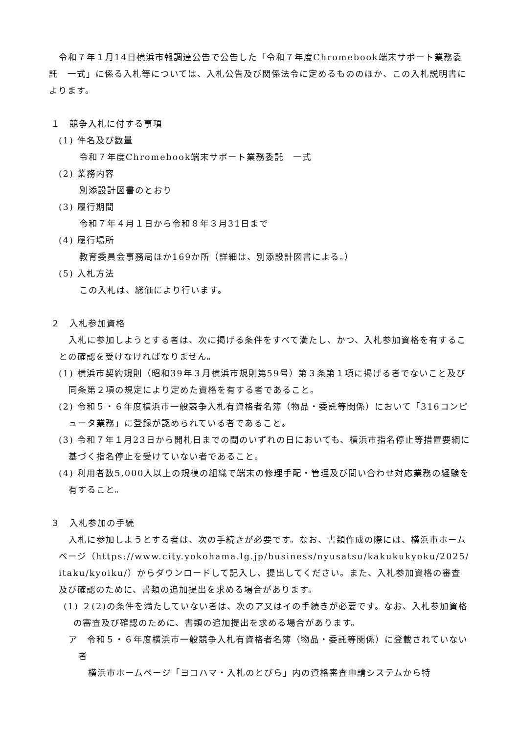令和７年１月14日横浜市報調達公告で公告した「令和７年度Chromebook端末サポート業務委託　一式」に係る入札等については、入札公告及び関係法令に定めるもののほか、この入札説明書によります。
１　競争入札に付する事項
(1) 件名及び数量
令和７年度Chromebook端末サポート業務委託　一式
(2) 業務内容
別添設計図書のとおり
(3) 履行期間
令和７年４月１日から令和８年３月31日まで
(4) 履行場所
教育委員会事務局ほか169か所（詳細は、別添設計図書による。）
(5) 入札方法
この入札は、総価により行います。
２　入札参加資格
入札に参加しようとする者は、次に掲げる条件をすべて満たし、かつ、入札参加資格を有することの確認を受けなければなりません。
(1) 横浜市契約規則（昭和39年３月横浜市規則第59号）第３条第１項に掲げる者でないこと及び同条第２項の規定により定めた資格を有する者であること。
(2) 令和５・６年度横浜市一般競争入札有資格者名簿（物品・委託等関係）において「316コンピュータ業務」に登録が認められている者であること。
(3) 令和７年１月23日から開札日までの間のいずれの日においても、横浜市指名停止等措置要綱に基づく指名停止を受けていない者であること。
(4) 利用者数5,000人以上の規模の組織で端末の修理手配・管理及び問い合わせ対応業務の経験を有すること。
３　入札参加の手続
入札に参加しようとする者は、次の手続きが必要です。なお、書類作成の際には、横浜市ホームページ（https://www.city.yokohama.lg.jp/business/nyusatsu/kakukukyoku/2025/itaku/kyoiku/）からダウンロードして記入し、提出してください。また、入札参加資格の審査及び確認のために、書類の追加提出を求める場合があります。
(1) ２(2)の条件を満たしていない者は、次のア又はイの手続きが必要です。なお、入札参加資格の審査及び確認のために、書類の追加提出を求める場合があります。
ア　令和５・６年度横浜市一般競争入札有資格者名簿（物品・委託等関係）に登載されていない者
横浜市ホームページ「ヨコハマ・入札のとびら」内の資格審査申請システムから特